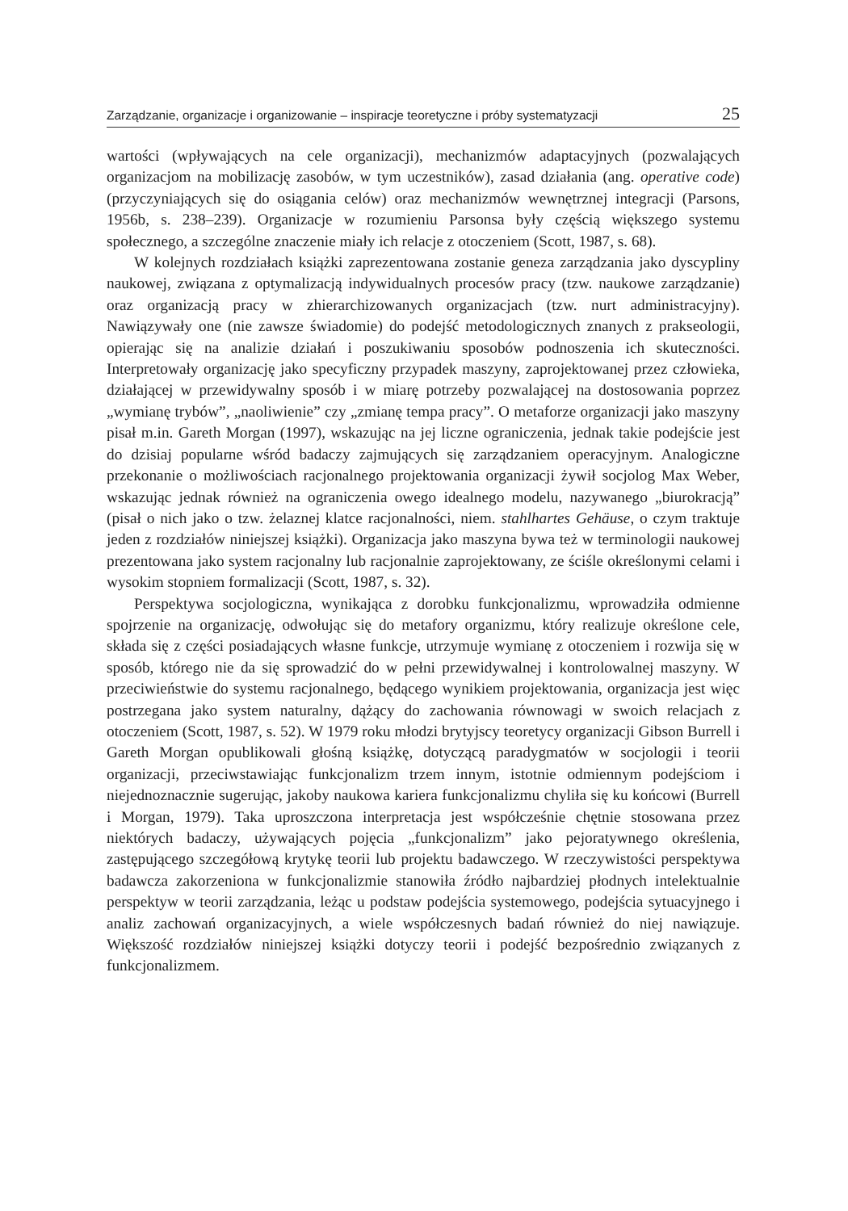Zarządzanie, organizacje i organizowanie – inspiracje teoretyczne i próby systematyzacji 25
wartości (wpływających na cele organizacji), mechanizmów adaptacyjnych (pozwalających organizacjom na mobilizację zasobów, w tym uczestników), zasad działania (ang. operative code) (przyczyniających się do osiągania celów) oraz mechanizmów wewnętrznej integracji (Parsons, 1956b, s. 238–239). Organizacje w rozumieniu Parsonsa były częścią większego systemu społecznego, a szczególne znaczenie miały ich relacje z otoczeniem (Scott, 1987, s. 68).
W kolejnych rozdziałach książki zaprezentowana zostanie geneza zarządzania jako dyscypliny naukowej, związana z optymalizacją indywidualnych procesów pracy (tzw. naukowe zarządzanie) oraz organizacją pracy w zhierarchizowanych organizacjach (tzw. nurt administracyjny). Nawiązywały one (nie zawsze świadomie) do podejść metodologicznych znanych z prakseologii, opierając się na analizie działań i poszukiwaniu sposobów podnoszenia ich skuteczności. Interpretowały organizację jako specyficzny przypadek maszyny, zaprojektowanej przez człowieka, działającej w przewidywalny sposób i w miarę potrzeby pozwalającej na dostosowania poprzez „wymianę trybów”, „naoliwienie” czy „zmianę tempa pracy”. O metaforze organizacji jako maszyny pisał m.in. Gareth Morgan (1997), wskazując na jej liczne ograniczenia, jednak takie podejście jest do dzisiaj popularne wśród badaczy zajmujących się zarządzaniem operacyjnym. Analogiczne przekonanie o możliwościach racjonalnego projektowania organizacji żywił socjolog Max Weber, wskazując jednak również na ograniczenia owego idealnego modelu, nazywanego „biurokracją” (pisał o nich jako o tzw. żelaznej klatce racjonalności, niem. stahlhartes Gehäuse, o czym traktuje jeden z rozdziałów niniejszej książki). Organizacja jako maszyna bywa też w terminologii naukowej prezentowana jako system racjonalny lub racjonalnie zaprojektowany, ze ściśle określonymi celami i wysokim stopniem formalizacji (Scott, 1987, s. 32).
Perspektywa socjologiczna, wynikająca z dorobku funkcjonalizmu, wprowadziła odmienne spojrzenie na organizację, odwołując się do metafory organizmu, który realizuje określone cele, składa się z części posiadających własne funkcje, utrzymuje wymianę z otoczeniem i rozwija się w sposób, którego nie da się sprowadzić do w pełni przewidywalnej i kontrolowalnej maszyny. W przeciwieństwie do systemu racjonalnego, będącego wynikiem projektowania, organizacja jest więc postrzegana jako system naturalny, dążący do zachowania równowagi w swoich relacjach z otoczeniem (Scott, 1987, s. 52). W 1979 roku młodzi brytyjscy teoretycy organizacji Gibson Burrell i Gareth Morgan opublikowali głośną książkę, dotyczącą paradygmatów w socjologii i teorii organizacji, przeciwstawiając funkcjonalizm trzem innym, istotnie odmiennym podejściom i niejednoznacznie sugerując, jakoby naukowa kariera funkcjonalizmu chyliła się ku końcowi (Burrell i Morgan, 1979). Taka uproszczona interpretacja jest współcześnie chętnie stosowana przez niektórych badaczy, używających pojęcia „funkcjonalizm” jako pejoratywnego określenia, zastępującego szczegółową krytykę teorii lub projektu badawczego. W rzeczywistości perspektywa badawcza zakorzeniona w funkcjonalizmie stanowiła źródło najbardziej płodnych intelektualnie perspektyw w teorii zarządzania, leżąc u podstaw podejścia systemowego, podejścia sytuacyjnego i analiz zachowań organizacyjnych, a wiele współczesnych badań również do niej nawiązuje. Większość rozdziałów niniejszej książki dotyczy teorii i podejść bezpośrednio związanych z funkcjonalizmem.